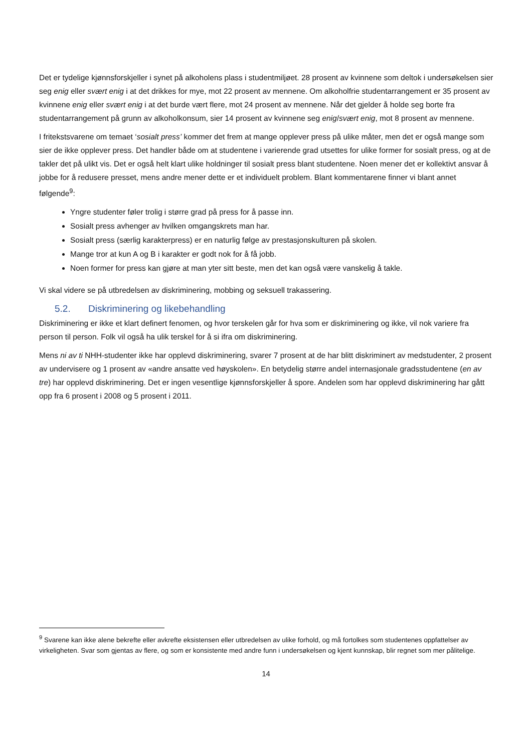Det er tydelige kjønnsforskjeller i synet på alkoholens plass i studentmiljøet. 28 prosent av kvinnene som deltok i undersøkelsen sier seg enig eller svært enig i at det drikkes for mye, mot 22 prosent av mennene. Om alkoholfrie studentarrangement er 35 prosent av kvinnene enig eller svært enig i at det burde vært flere, mot 24 prosent av mennene. Når det gjelder å holde seg borte fra studentarrangement på grunn av alkoholkonsum, sier 14 prosent av kvinnene seg enig/svært enig, mot 8 prosent av mennene.
I fritekstsvarene om temaet ‘sosialt press’ kommer det frem at mange opplever press på ulike måter, men det er også mange som sier de ikke opplever press. Det handler både om at studentene i varierende grad utsettes for ulike former for sosialt press, og at de takler det på ulikt vis. Det er også helt klart ulike holdninger til sosialt press blant studentene. Noen mener det er kollektivt ansvar å jobbe for å redusere presset, mens andre mener dette er et individuelt problem. Blant kommentarene finner vi blant annet følgende<sup>9</sup>:
Yngre studenter føler trolig i større grad på press for å passe inn.
Sosialt press avhenger av hvilken omgangskrets man har.
Sosialt press (særlig karakterpress) er en naturlig følge av prestasjonskulturen på skolen.
Mange tror at kun A og B i karakter er godt nok for å få jobb.
Noen former for press kan gjøre at man yter sitt beste, men det kan også være vanskelig å takle.
Vi skal videre se på utbredelsen av diskriminering, mobbing og seksuell trakassering.
5.2. Diskriminering og likebehandling
Diskriminering er ikke et klart definert fenomen, og hvor terskelen går for hva som er diskriminering og ikke, vil nok variere fra person til person. Folk vil også ha ulik terskel for å si ifra om diskriminering.
Mens ni av ti NHH-studenter ikke har opplevd diskriminering, svarer 7 prosent at de har blitt diskriminert av medstudenter, 2 prosent av undervisere og 1 prosent av «andre ansatte ved høyskolen». En betydelig større andel internasjonale gradsstudentene (en av tre) har opplevd diskriminering. Det er ingen vesentlige kjønnsforskjeller å spore. Andelen som har opplevd diskriminering har gått opp fra 6 prosent i 2008 og 5 prosent i 2011.
<sup>9</sup> Svarene kan ikke alene bekrefte eller avkrefte eksistensen eller utbredelsen av ulike forhold, og må fortolkes som studentenes oppfattelser av virkeligheten. Svar som gjentas av flere, og som er konsistente med andre funn i undersøkelsen og kjent kunnskap, blir regnet som mer pålitelige.
14